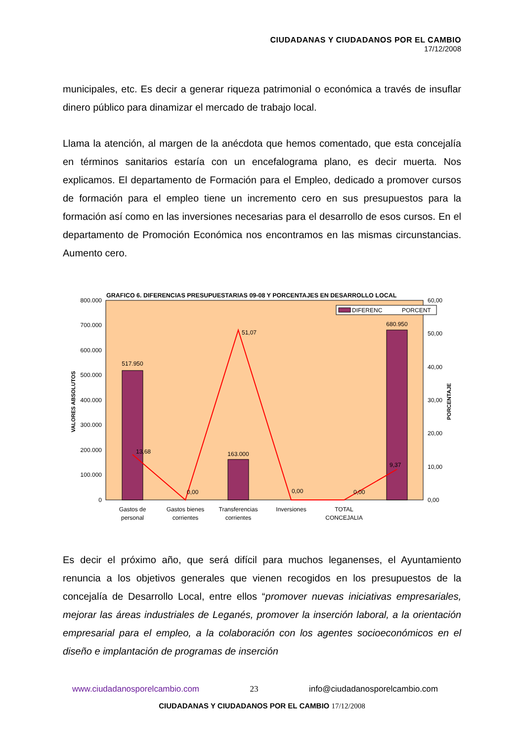CIUDADANAS Y CIUDADANOS POR EL CAMBIO
17/12/2008
municipales, etc. Es decir a generar riqueza patrimonial o económica a través de insuflar dinero público para dinamizar el mercado de trabajo local.
Llama la atención, al margen de la anécdota que hemos comentado, que esta concejalía en términos sanitarios estaría con un encefalograma plano, es decir muerta. Nos explicamos. El departamento de Formación para el Empleo, dedicado a promover cursos de formación para el empleo tiene un incremento cero en sus presupuestos para la formación así como en las inversiones necesarias para el desarrollo de esos cursos. En el departamento de Promoción Económica nos encontramos en las mismas circunstancias. Aumento cero.
GRAFICO 6. DIFERENCIAS PRESUPUESTARIAS 09-08 Y PORCENTAJES EN DESARROLLO LOCAL
800.000
700.000
600.000
500.000
400.000
300.000
200.000
100.000
0
60,00
50,00
40,00
30,00
20,00
10,00
0,00
VALORES ABSOLUTOS
PORCENTAJE
DIFERENC
PORCENT
517.950
163.000
680.950
13,68
51,07
9,37
0,00
0,00
0,00
Gastos de
personal
Gastos bienes
corrientes
Transferencias
corrientes
Inversiones
TOTAL
CONCEJALIA
Es decir el próximo año, que será difícil para muchos leganenses, el Ayuntamiento renuncia a los objetivos generales que vienen recogidos en los presupuestos de la concejalía de Desarrollo Local, entre ellos “promover nuevas iniciativas empresariales, mejorar las áreas industriales de Leganés, promover la inserción laboral, a la orientación empresarial para el empleo, a la colaboración con los agentes socioeconómicos en el diseño e implantación de programas de inserción
www.ciudadanosporelcambio.com 23 info@ciudadanosporelcambio.com
CIUDADANAS Y CIUDADANOS POR EL CAMBIO 17/12/2008